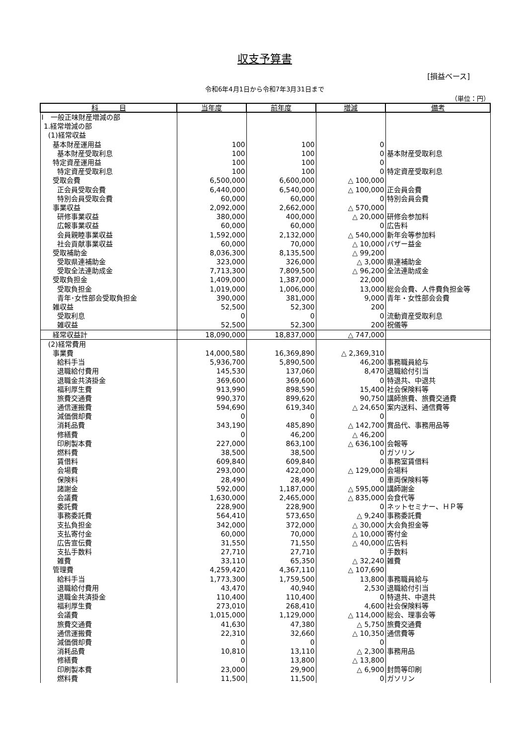収支予算書
[損益ベース]
令和6年4月1日から令和7年3月31日まで
（単位：円）
| 科 目 | 当年度 | 前年度 | 増減 | 備考 |
| --- | --- | --- | --- | --- |
| Ⅰ 一般正味財産増減の部 | | | | |
| 1.経常増減の部 | | | | |
| (1)経常収益 | | | | |
| 基本財産運用益 | 100 | 100 | 0 | |
| 基本財産受取利息 | 100 | 100 | 0 | 基本財産受取利息 |
| 特定資産運用益 | 100 | 100 | 0 | |
| 特定資産受取利息 | 100 | 100 | 0 | 特定資産受取利息 |
| 受取会費 | 6,500,000 | 6,600,000 | △ 100,000 | |
| 正会員受取会費 | 6,440,000 | 6,540,000 | △ 100,000 | 正会員会費 |
| 特別会員受取会費 | 60,000 | 60,000 | 0 | 特別会員会費 |
| 事業収益 | 2,092,000 | 2,662,000 | △ 570,000 | |
| 研修事業収益 | 380,000 | 400,000 | △ 20,000 | 研修会参加料 |
| 広報事業収益 | 60,000 | 60,000 | 0 | 広告料 |
| 会員親睦事業収益 | 1,592,000 | 2,132,000 | △ 540,000 | 新年会等参加料 |
| 社会貢献事業収益 | 60,000 | 70,000 | △ 10,000 | バザー益金 |
| 受取補助金 | 8,036,300 | 8,135,500 | △ 99,200 | |
| 受取県連補助金 | 323,000 | 326,000 | △ 3,000 | 県連補助金 |
| 受取全法連助成金 | 7,713,300 | 7,809,500 | △ 96,200 | 全法連助成金 |
| 受取負担金 | 1,409,000 | 1,387,000 | 22,000 | |
| 受取負担金 | 1,019,000 | 1,006,000 | 13,000 | 総会会費、人件費負担金等 |
| 青年･女性部会受取負担金 | 390,000 | 381,000 | 9,000 | 青年・女性部会会費 |
| 雑収益 | 52,500 | 52,300 | 200 | |
| 受取利息 | 0 | 0 | 0 | 流動資産受取利息 |
| 雑収益 | 52,500 | 52,300 | 200 | 祝儀等 |
| 経常収益計 | 18,090,000 | 18,837,000 | △ 747,000 | |
| (2)経常費用 | | | | |
| 事業費 | 14,000,580 | 16,369,890 | △ 2,369,310 | |
| 給料手当 | 5,936,700 | 5,890,500 | 46,200 | 事務職員給与 |
| 退職給付費用 | 145,530 | 137,060 | 8,470 | 退職給付引当 |
| 退職金共済掛金 | 369,600 | 369,600 | 0 | 特退共、中退共 |
| 福利厚生費 | 913,990 | 898,590 | 15,400 | 社会保険料等 |
| 旅費交通費 | 990,370 | 899,620 | 90,750 | 講師旅費、旅費交通費 |
| 通信運搬費 | 594,690 | 619,340 | △ 24,650 | 案内送料、通信費等 |
| 減価償却費 | 0 | 0 | 0 | |
| 消耗品費 | 343,190 | 485,890 | △ 142,700 | 賞品代、事務用品等 |
| 修繕費 | 0 | 46,200 | △ 46,200 | |
| 印刷製本費 | 227,000 | 863,100 | △ 636,100 | 会報等 |
| 燃料費 | 38,500 | 38,500 | 0 | ガソリン |
| 賃借料 | 609,840 | 609,840 | 0 | 事務室賃借料 |
| 会場費 | 293,000 | 422,000 | △ 129,000 | 会場料 |
| 保険料 | 28,490 | 28,490 | 0 | 車両保険料等 |
| 諸謝金 | 592,000 | 1,187,000 | △ 595,000 | 講師謝金 |
| 会議費 | 1,630,000 | 2,465,000 | △ 835,000 | 会食代等 |
| 委託費 | 228,900 | 228,900 | 0 | ネットセミナー、ＨＰ等 |
| 事務委託費 | 564,410 | 573,650 | △ 9,240 | 事務委託費 |
| 支払負担金 | 342,000 | 372,000 | △ 30,000 | 大会負担金等 |
| 支払寄付金 | 60,000 | 70,000 | △ 10,000 | 寄付金 |
| 広告宣伝費 | 31,550 | 71,550 | △ 40,000 | 広告料 |
| 支払手数料 | 27,710 | 27,710 | 0 | 手数料 |
| 雑費 | 33,110 | 65,350 | △ 32,240 | 雑費 |
| 管理費 | 4,259,420 | 4,367,110 | △ 107,690 | |
| 給料手当 | 1,773,300 | 1,759,500 | 13,800 | 事務職員給与 |
| 退職給付費用 | 43,470 | 40,940 | 2,530 | 退職給付引当 |
| 退職金共済掛金 | 110,400 | 110,400 | 0 | 特退共、中退共 |
| 福利厚生費 | 273,010 | 268,410 | 4,600 | 社会保険料等 |
| 会議費 | 1,015,000 | 1,129,000 | △ 114,000 | 総会、理事会等 |
| 旅費交通費 | 41,630 | 47,380 | △ 5,750 | 旅費交通費 |
| 通信運搬費 | 22,310 | 32,660 | △ 10,350 | 通信費等 |
| 減価償却費 | 0 | 0 | 0 | |
| 消耗品費 | 10,810 | 13,110 | △ 2,300 | 事務用品 |
| 修繕費 | 0 | 13,800 | △ 13,800 | |
| 印刷製本費 | 23,000 | 29,900 | △ 6,900 | 封筒等印刷 |
| 燃料費 | 11,500 | 11,500 | 0 | ガソリン |